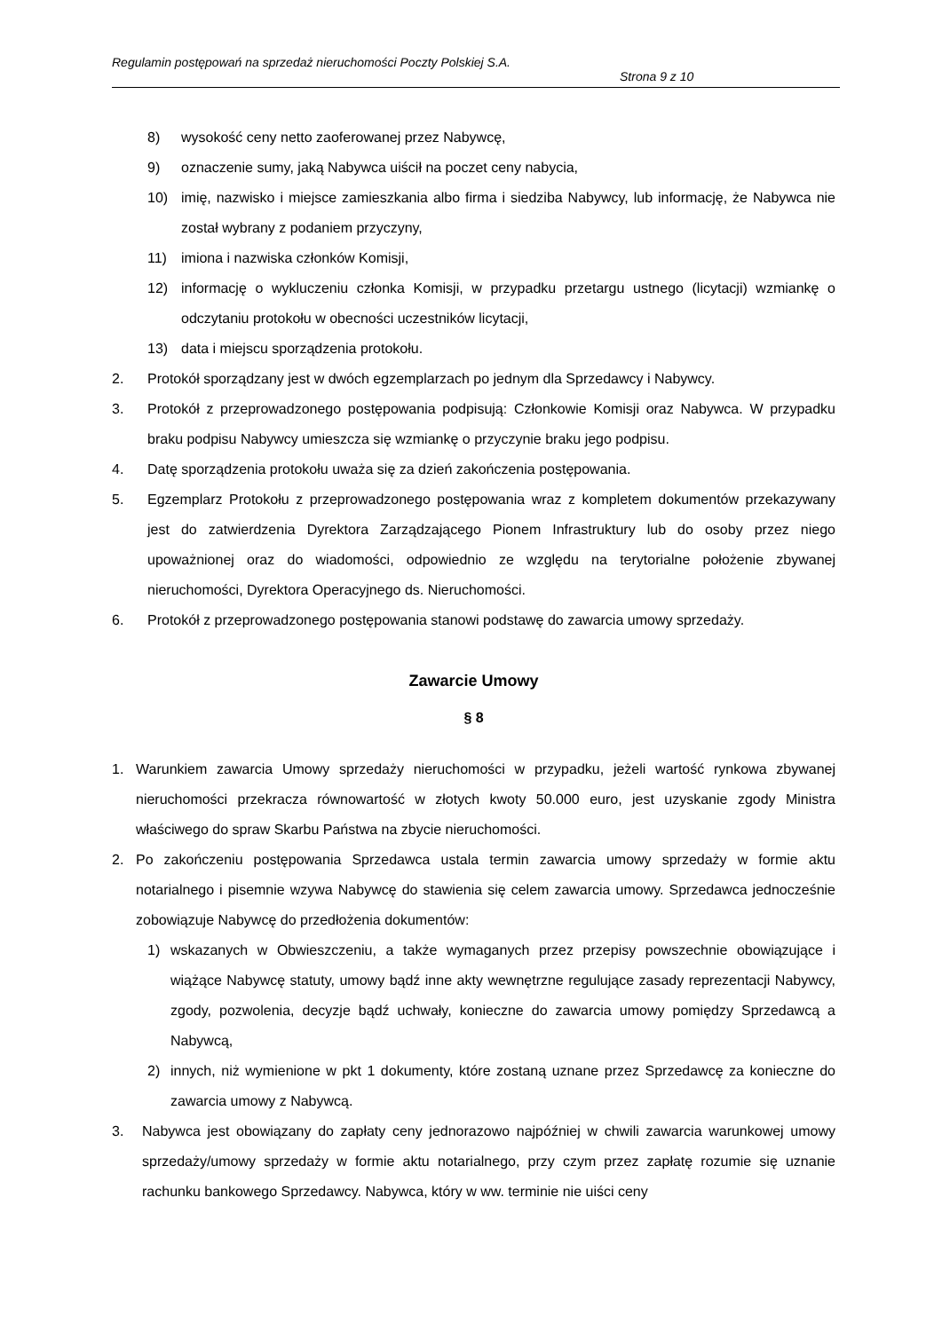Regulamin postępowań na sprzedaż nieruchomości Poczty Polskiej S.A.
Strona 9 z 10
8) wysokość ceny netto zaoferowanej przez Nabywcę,
9) oznaczenie sumy, jaką Nabywca uiścił na poczet ceny nabycia,
10) imię, nazwisko i miejsce zamieszkania albo firma i siedziba Nabywcy, lub informację, że Nabywca nie został wybrany z podaniem przyczyny,
11) imiona i nazwiska członków Komisji,
12) informację o wykluczeniu członka Komisji, w przypadku przetargu ustnego (licytacji) wzmiankę o odczytaniu protokołu w obecności uczestników licytacji,
13) data i miejscu sporządzenia protokołu.
2. Protokół sporządzany jest w dwóch egzemplarzach po jednym dla Sprzedawcy i Nabywcy.
3. Protokół z przeprowadzonego postępowania podpisują: Członkowie Komisji oraz Nabywca. W przypadku braku podpisu Nabywcy umieszcza się wzmiankę o przyczynie braku jego podpisu.
4. Datę sporządzenia protokołu uważa się za dzień zakończenia postępowania.
5. Egzemplarz Protokołu z przeprowadzonego postępowania wraz z kompletem dokumentów przekazywany jest do zatwierdzenia Dyrektora Zarządzającego Pionem Infrastruktury lub do osoby przez niego upoważnionej oraz do wiadomości, odpowiednio ze względu na terytorialne położenie zbywanej nieruchomości, Dyrektora Operacyjnego ds. Nieruchomości.
6. Protokół z przeprowadzonego postępowania stanowi podstawę do zawarcia umowy sprzedaży.
Zawarcie Umowy
§ 8
1. Warunkiem zawarcia Umowy sprzedaży nieruchomości w przypadku, jeżeli wartość rynkowa zbywanej nieruchomości przekracza równowartość w złotych kwoty 50.000 euro, jest uzyskanie zgody Ministra właściwego do spraw Skarbu Państwa na zbycie nieruchomości.
2. Po zakończeniu postępowania Sprzedawca ustala termin zawarcia umowy sprzedaży w formie aktu notarialnego i pisemnie wzywa Nabywcę do stawienia się celem zawarcia umowy. Sprzedawca jednocześnie zobowiązuje Nabywcę do przedłożenia dokumentów:
1) wskazanych w Obwieszczeniu, a także wymaganych przez przepisy powszechnie obowiązujące i wiążące Nabywcę statuty, umowy bądź inne akty wewnętrzne regulujące zasady reprezentacji Nabywcy, zgody, pozwolenia, decyzje bądź uchwały, konieczne do zawarcia umowy pomiędzy Sprzedawcą a Nabywcą,
2) innych, niż wymienione w pkt 1 dokumenty, które zostaną uznane przez Sprzedawcę za konieczne do zawarcia umowy z Nabywcą.
3. Nabywca jest obowiązany do zapłaty ceny jednorazowo najpóźniej w chwili zawarcia warunkowej umowy sprzedaży/umowy sprzedaży w formie aktu notarialnego, przy czym przez zapłatę rozumie się uznanie rachunku bankowego Sprzedawcy. Nabywca, który w ww. terminie nie uiści ceny